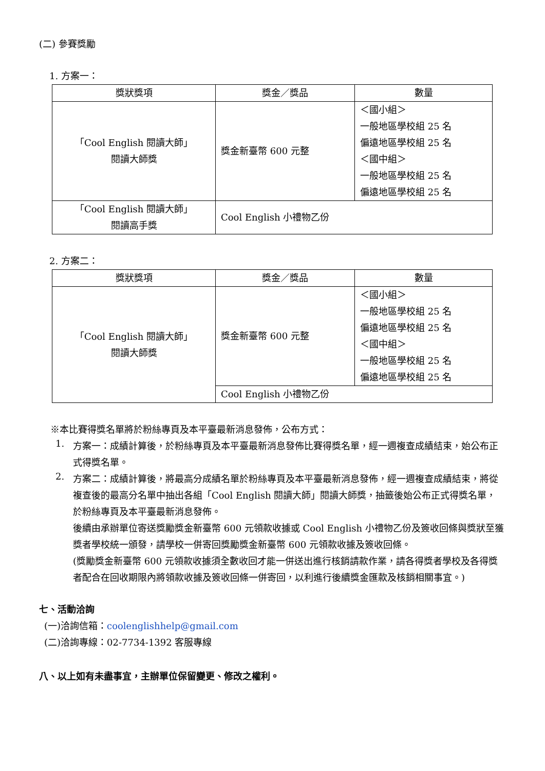(二) 參賽獎勵
1. 方案一：
| 獎狀獎項 | 獎金／獎品 | 數量 |
| --- | --- | --- |
| 「Cool English 閱讀大師」 閱讀大師獎 | 獎金新臺幣 600 元整 | ＜國小組＞ 一般地區學校組 25 名 偏遠地區學校組 25 名 ＜國中組＞ 一般地區學校組 25 名 偏遠地區學校組 25 名 |
| 「Cool English 閱讀大師」 閱讀高手獎 | Cool English 小禮物乙份 | |
2. 方案二：
| 獎狀獎項 | 獎金／獎品 | 數量 |
| --- | --- | --- |
| 「Cool English 閱讀大師」 閱讀大師獎 | 獎金新臺幣 600 元整 | ＜國小組＞ 一般地區學校組 25 名 偏遠地區學校組 25 名 ＜國中組＞ 一般地區學校組 25 名 偏遠地區學校組 25 名 |
| | Cool English 小禮物乙份 | |
※本比賽得獎名單將於粉絲專頁及本平臺最新消息發佈，公布方式：
1.
方案一：成績計算後，於粉絲專頁及本平臺最新消息發佈比賽得獎名單，經一週複查成績結束，始公布正式得獎名單。
2.
方案二：成績計算後，將最高分成績名單於粉絲專頁及本平臺最新消息發佈，經一週複查成績結束，將從複查後的最高分名單中抽出各組「Cool English 閱讀大師」閱讀大師獎，抽籤後始公布正式得獎名單，於粉絲專頁及本平臺最新消息發佈。
後續由承辦單位寄送獎勵獎金新臺幣 600 元領款收據或 Cool English 小禮物乙份及簽收回條與獎狀至獲獎者學校統一頒發，請學校一併寄回獎勵獎金新臺幣 600 元領款收據及簽收回條。
(獎勵獎金新臺幣 600 元領款收據須全數收回才能一併送出進行核銷請款作業，請各得獎者學校及各得獎者配合在回收期限內將領款收據及簽收回條一併寄回，以利進行後續獎金匯款及核銷相關事宜。)
七、活動洽詢
(一)洽詢信箱：coolenglishhelp@gmail.com
(二)洽詢專線：02-7734-1392 客服專線
八、以上如有未盡事宜，主辦單位保留變更、修改之權利。